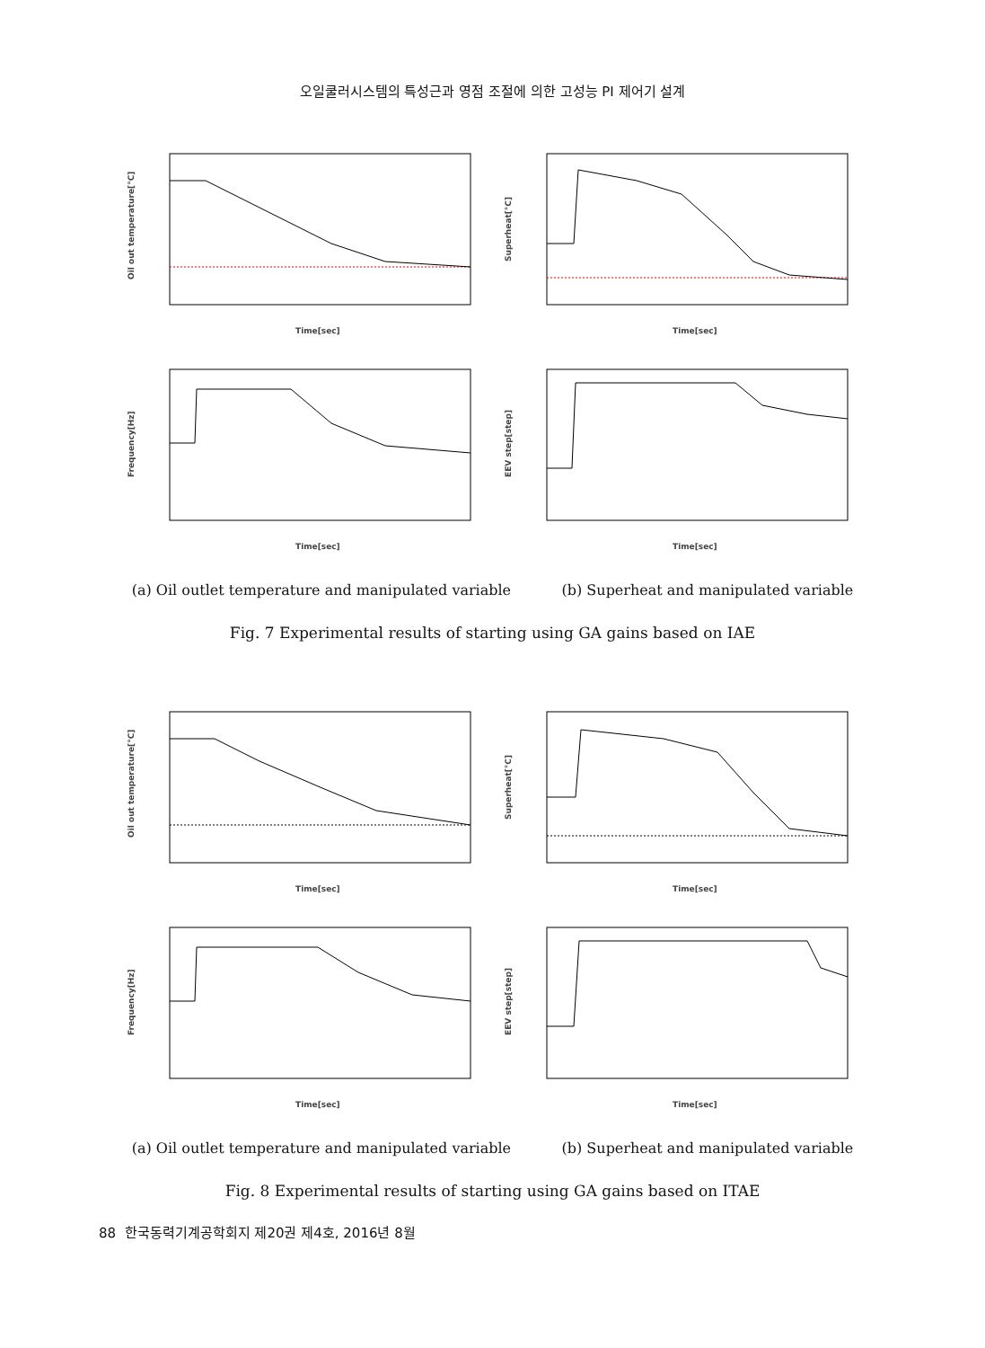오일쿨러시스템의 특성근과 영점 조절에 의한 고성능 PI 제어기 설계
Oil out temperature[°C]
Time[sec]
Superheat[°C]
Time[sec]
Frequency[Hz]
Time[sec]
EEV step[step]
Time[sec]
(a) Oil outlet temperature and manipulated variable (b) Superheat and manipulated variable
Fig. 7 Experimental results of starting using GA gains based on IAE
Oil out temperature[°C]
Time[sec]
Superheat[°C]
Time[sec]
Frequency[Hz]
Time[sec]
EEV step[step]
Time[sec]
(a) Oil outlet temperature and manipulated variable (b) Superheat and manipulated variable
Fig. 8 Experimental results of starting using GA gains based on ITAE
88 한국동력기계공학회지 제20권 제4호, 2016년 8월